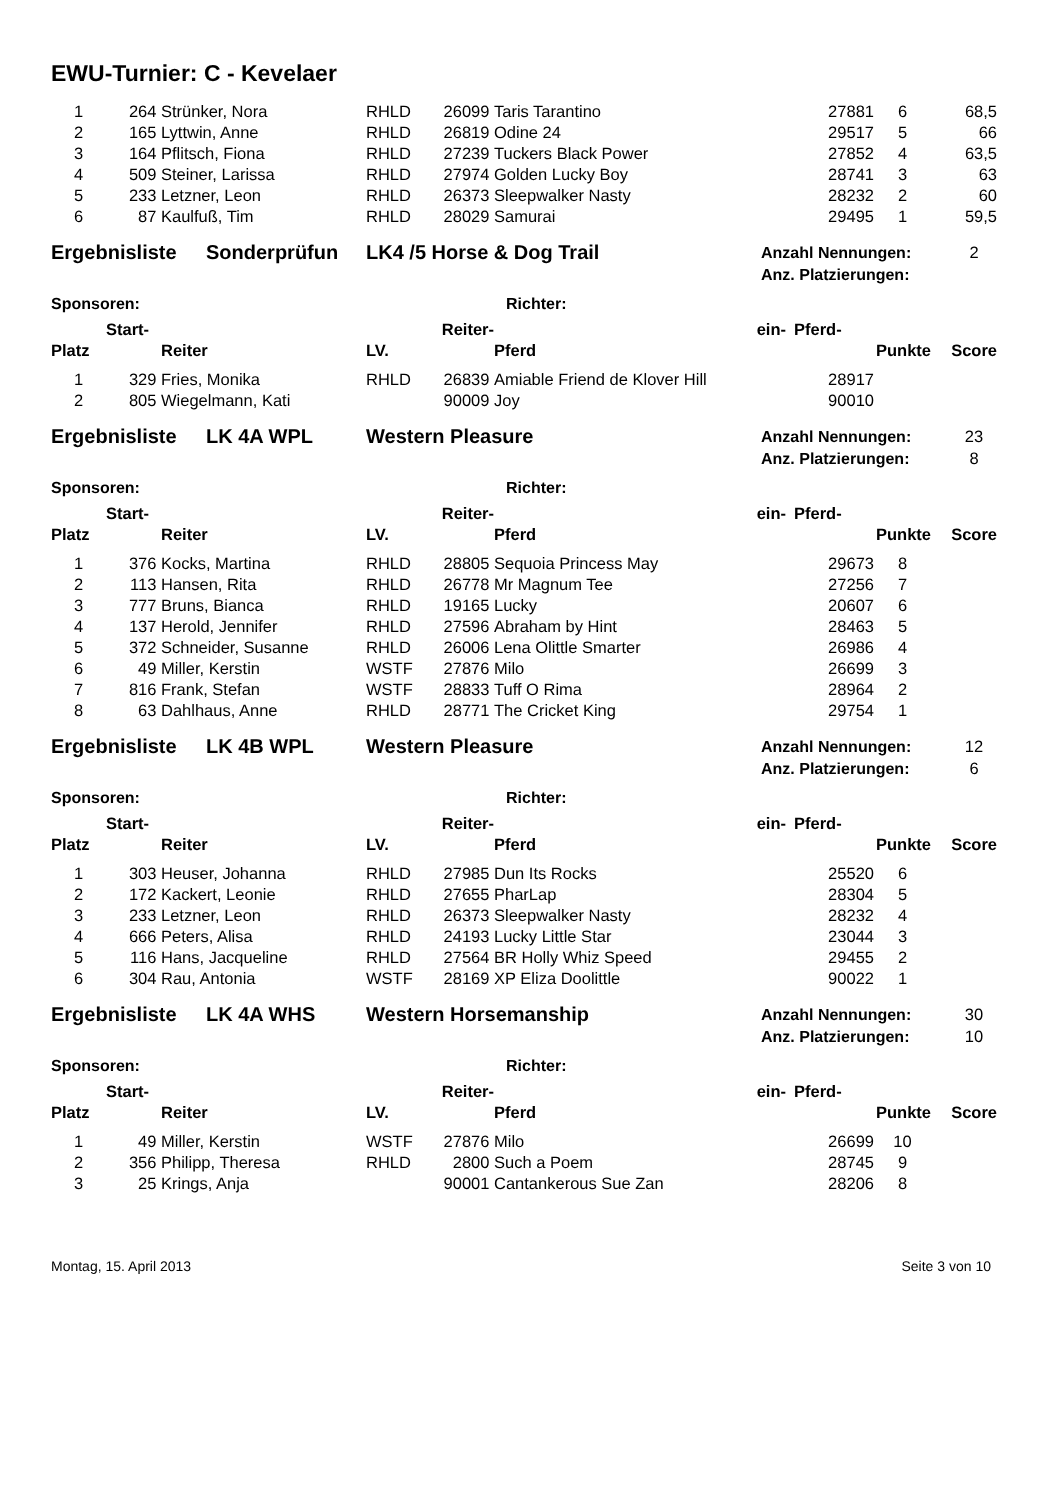EWU-Turnier: C - Kevelaer
| 1 | 264 | Strünker, Nora | RHLD | 26099 | Taris Tarantino | 27881 | 6 | 68,5 |
| 2 | 165 | Lyttwin, Anne | RHLD | 26819 | Odine 24 | 29517 | 5 | 66 |
| 3 | 164 | Pflitsch, Fiona | RHLD | 27239 | Tuckers Black Power | 27852 | 4 | 63,5 |
| 4 | 509 | Steiner, Larissa | RHLD | 27974 | Golden Lucky Boy | 28741 | 3 | 63 |
| 5 | 233 | Letzner, Leon | RHLD | 26373 | Sleepwalker Nasty | 28232 | 2 | 60 |
| 6 | 87 | Kaulfuß, Tim | RHLD | 28029 | Samurai | 29495 | 1 | 59,5 |
| Ergebnisliste | Sonderprüfun | LK4 /5 Horse & Dog Trail | Anzahl Nennungen: | 2 |
| | | | Anz. Platzierungen: | |
Sponsoren: Richter:
| | Start- | | | Reiter- | ein- | Pferd- | | |
| --- | --- | --- | --- | --- | --- | --- | --- | --- |
| Platz | | Reiter | LV. | | Pferd | | Punkte | Score |
| 1 | 329 | Fries, Monika | RHLD | 26839 | Amiable Friend de Klover Hill | 28917 | | |
| 2 | 805 | Wiegelmann, Kati | | 90009 | Joy | 90010 | | |
| Ergebnisliste | LK 4A WPL | Western Pleasure | Anzahl Nennungen: | 23 |
| | | | Anz. Platzierungen: | 8 |
Sponsoren: Richter:
| | Start- | | | Reiter- | ein- | Pferd- | | |
| --- | --- | --- | --- | --- | --- | --- | --- | --- |
| Platz | | Reiter | LV. | | Pferd | | Punkte | Score |
| 1 | 376 | Kocks, Martina | RHLD | 28805 | Sequoia Princess May | 29673 | 8 | |
| 2 | 113 | Hansen, Rita | RHLD | 26778 | Mr Magnum Tee | 27256 | 7 | |
| 3 | 777 | Bruns, Bianca | RHLD | 19165 | Lucky | 20607 | 6 | |
| 4 | 137 | Herold, Jennifer | RHLD | 27596 | Abraham by Hint | 28463 | 5 | |
| 5 | 372 | Schneider, Susanne | RHLD | 26006 | Lena Olittle Smarter | 26986 | 4 | |
| 6 | 49 | Miller, Kerstin | WSTF | 27876 | Milo | 26699 | 3 | |
| 7 | 816 | Frank, Stefan | WSTF | 28833 | Tuff O Rima | 28964 | 2 | |
| 8 | 63 | Dahlhaus, Anne | RHLD | 28771 | The Cricket King | 29754 | 1 | |
| Ergebnisliste | LK 4B WPL | Western Pleasure | Anzahl Nennungen: | 12 |
| | | | Anz. Platzierungen: | 6 |
Sponsoren: Richter:
| | Start- | | | Reiter- | ein- | Pferd- | | |
| --- | --- | --- | --- | --- | --- | --- | --- | --- |
| Platz | | Reiter | LV. | | Pferd | | Punkte | Score |
| 1 | 303 | Heuser, Johanna | RHLD | 27985 | Dun Its Rocks | 25520 | 6 | |
| 2 | 172 | Kackert, Leonie | RHLD | 27655 | PharLap | 28304 | 5 | |
| 3 | 233 | Letzner, Leon | RHLD | 26373 | Sleepwalker Nasty | 28232 | 4 | |
| 4 | 666 | Peters, Alisa | RHLD | 24193 | Lucky Little Star | 23044 | 3 | |
| 5 | 116 | Hans, Jacqueline | RHLD | 27564 | BR Holly Whiz Speed | 29455 | 2 | |
| 6 | 304 | Rau, Antonia | WSTF | 28169 | XP Eliza Doolittle | 90022 | 1 | |
| Ergebnisliste | LK 4A WHS | Western Horsemanship | Anzahl Nennungen: | 30 |
| | | | Anz. Platzierungen: | 10 |
Sponsoren: Richter:
| | Start- | | | Reiter- | ein- | Pferd- | | |
| --- | --- | --- | --- | --- | --- | --- | --- | --- |
| Platz | | Reiter | LV. | | Pferd | | Punkte | Score |
| 1 | 49 | Miller, Kerstin | WSTF | 27876 | Milo | 26699 | 10 | |
| 2 | 356 | Philipp, Theresa | RHLD | 2800 | Such a Poem | 28745 | 9 | |
| 3 | 25 | Krings, Anja | | 90001 | Cantankerous Sue Zan | 28206 | 8 | |
Montag, 15. April 2013 Seite 3 von 10